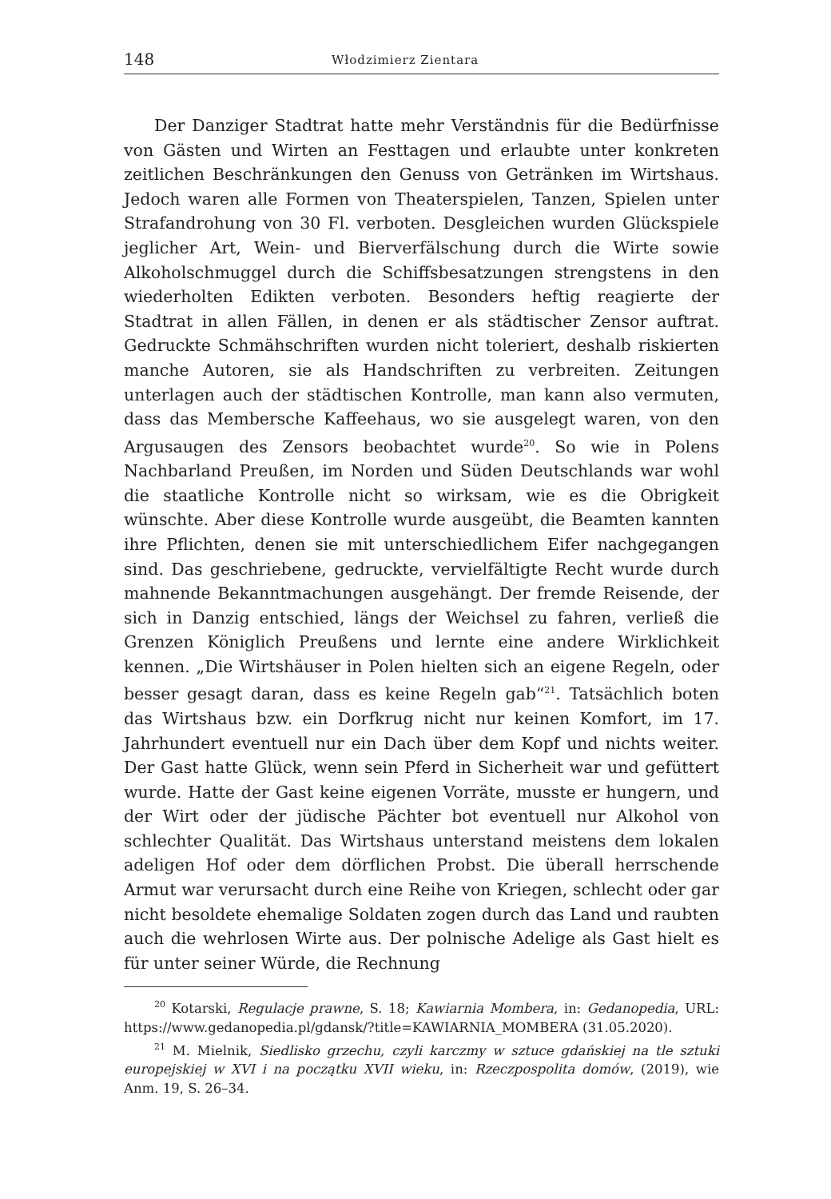148 Włodzimierz Zientara
Der Danziger Stadtrat hatte mehr Verständnis für die Bedürfnisse von Gästen und Wirten an Festtagen und erlaubte unter konkreten zeitlichen Beschränkungen den Genuss von Getränken im Wirtshaus. Jedoch waren alle Formen von Theaterspielen, Tanzen, Spielen unter Strafandrohung von 30 Fl. verboten. Desgleichen wurden Glückspiele jeglicher Art, Wein- und Bierverfälschung durch die Wirte sowie Alkoholschmuggel durch die Schiffsbesatzungen strengstens in den wiederholten Edikten verboten. Besonders heftig reagierte der Stadtrat in allen Fällen, in denen er als städtischer Zensor auftrat. Gedruckte Schmähschriften wurden nicht toleriert, deshalb riskierten manche Autoren, sie als Handschriften zu verbreiten. Zeitungen unterlagen auch der städtischen Kontrolle, man kann also vermuten, dass das Membersche Kaffeehaus, wo sie ausgelegt waren, von den Argusaugen des Zensors beobachtet wurde<sup>20</sup>. So wie in Polens Nachbarland Preußen, im Norden und Süden Deutschlands war wohl die staatliche Kontrolle nicht so wirksam, wie es die Obrigkeit wünschte. Aber diese Kontrolle wurde ausgeübt, die Beamten kannten ihre Pflichten, denen sie mit unterschiedlichem Eifer nachgegangen sind. Das geschriebene, gedruckte, vervielfältigte Recht wurde durch mahnende Bekanntmachungen ausgehängt. Der fremde Reisende, der sich in Danzig entschied, längs der Weichsel zu fahren, verließ die Grenzen Königlich Preußens und lernte eine andere Wirklichkeit kennen. „Die Wirtshäuser in Polen hielten sich an eigene Regeln, oder besser gesagt daran, dass es keine Regeln gab“<sup>21</sup>. Tatsächlich boten das Wirtshaus bzw. ein Dorfkrug nicht nur keinen Komfort, im 17. Jahrhundert eventuell nur ein Dach über dem Kopf und nichts weiter. Der Gast hatte Glück, wenn sein Pferd in Sicherheit war und gefüttert wurde. Hatte der Gast keine eigenen Vorräte, musste er hungern, und der Wirt oder der jüdische Pächter bot eventuell nur Alkohol von schlechter Qualität. Das Wirtshaus unterstand meistens dem lokalen adeligen Hof oder dem dörflichen Probst. Die überall herrschende Armut war verursacht durch eine Reihe von Kriegen, schlecht oder gar nicht besoldete ehemalige Soldaten zogen durch das Land und raubten auch die wehrlosen Wirte aus. Der polnische Adelige als Gast hielt es für unter seiner Würde, die Rechnung
<sup>20</sup> Kotarski, Regulacje prawne, S. 18; Kawiarnia Mombera, in: Gedanopedia, URL: https://www.gedanopedia.pl/gdansk/?title=KAWIARNIA_MOMBERA (31.05.2020).
<sup>21</sup> M. Mielnik, Siedlisko grzechu, czyli karczmy w sztuce gdańskiej na tle sztuki europejskiej w XVI i na początku XVII wieku, in: Rzeczpospolita domów, (2019), wie Anm. 19, S. 26–34.